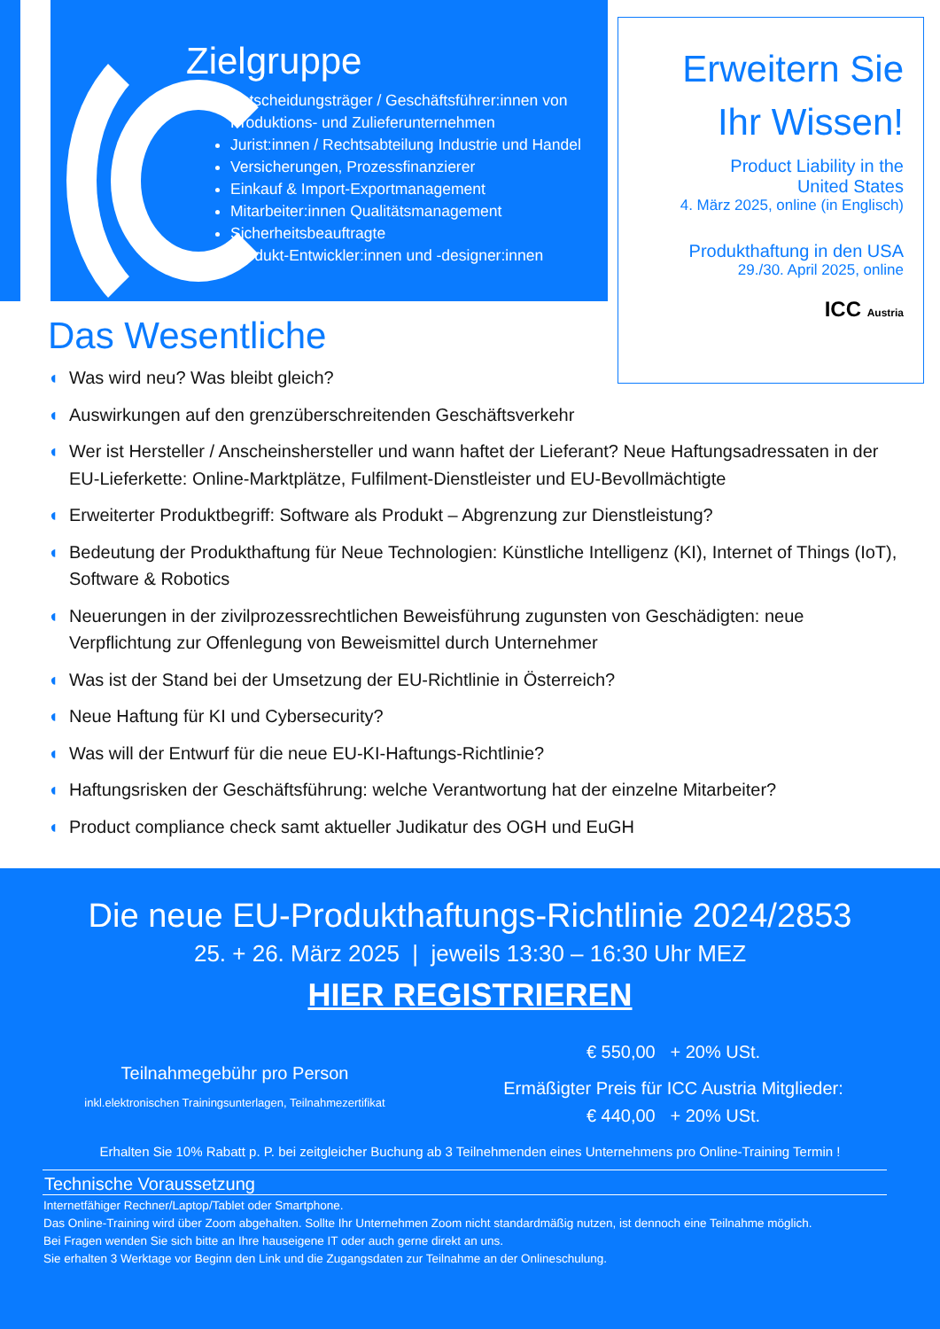Zielgruppe
Entscheidungsträger / Geschäftsführer:innen von Produktions- und Zulieferunternehmen
Jurist:innen / Rechtsabteilung Industrie und Handel
Versicherungen, Prozessfinanzierer
Einkauf & Import-Exportmanagement
Mitarbeiter:innen Qualitätsmanagement
Sicherheitsbeauftragte
Produkt-Entwickler:innen und -designer:innen
Erweitern Sie
Ihr Wissen!
Product Liability in the
United States
4. März 2025, online (in Englisch)
Produkthaftung in den USA
29./30. April 2025, online
ICC Austria
Das Wesentliche
◖ Was wird neu? Was bleibt gleich?
◖ Auswirkungen auf den grenzüberschreitenden Geschäftsverkehr
◖ Wer ist Hersteller / Anscheinshersteller und wann haftet der Lieferant? Neue Haftungsadressaten in der EU-Lieferkette: Online-Marktplätze, Fulfilment-Dienstleister und EU-Bevollmächtigte
◖ Erweiterter Produktbegriff: Software als Produkt – Abgrenzung zur Dienstleistung?
◖ Bedeutung der Produkthaftung für Neue Technologien: Künstliche Intelligenz (KI), Internet of Things (IoT), Software & Robotics
◖ Neuerungen in der zivilprozessrechtlichen Beweisführung zugunsten von Geschädigten: neue Verpflichtung zur Offenlegung von Beweismittel durch Unternehmer
◖ Was ist der Stand bei der Umsetzung der EU-Richtlinie in Österreich?
◖ Neue Haftung für KI und Cybersecurity?
◖ Was will der Entwurf für die neue EU-KI-Haftungs-Richtlinie?
◖ Haftungsrisken der Geschäftsführung: welche Verantwortung hat der einzelne Mitarbeiter?
◖ Product compliance check samt aktueller Judikatur des OGH und EuGH
Die neue EU-Produkthaftungs-Richtlinie 2024/2853
25. + 26. März 2025 | jeweils 13:30 – 16:30 Uhr MEZ
HIER REGISTRIEREN
Teilnahmegebühr pro Person
inkl.elektronischen Trainingsunterlagen, Teilnahmezertifikat
€ 550,00 + 20% USt.
Ermäßigter Preis für ICC Austria Mitglieder:
€ 440,00 + 20% USt.
Erhalten Sie 10% Rabatt p. P. bei zeitgleicher Buchung ab 3 Teilnehmenden eines Unternehmens pro Online-Training Termin !
Technische Voraussetzung
Internetfähiger Rechner/Laptop/Tablet oder Smartphone.
Das Online-Training wird über Zoom abgehalten. Sollte Ihr Unternehmen Zoom nicht standardmäßig nutzen, ist dennoch eine Teilnahme möglich.
Bei Fragen wenden Sie sich bitte an Ihre hauseigene IT oder auch gerne direkt an uns.
Sie erhalten 3 Werktage vor Beginn den Link und die Zugangsdaten zur Teilnahme an der Onlineschulung.